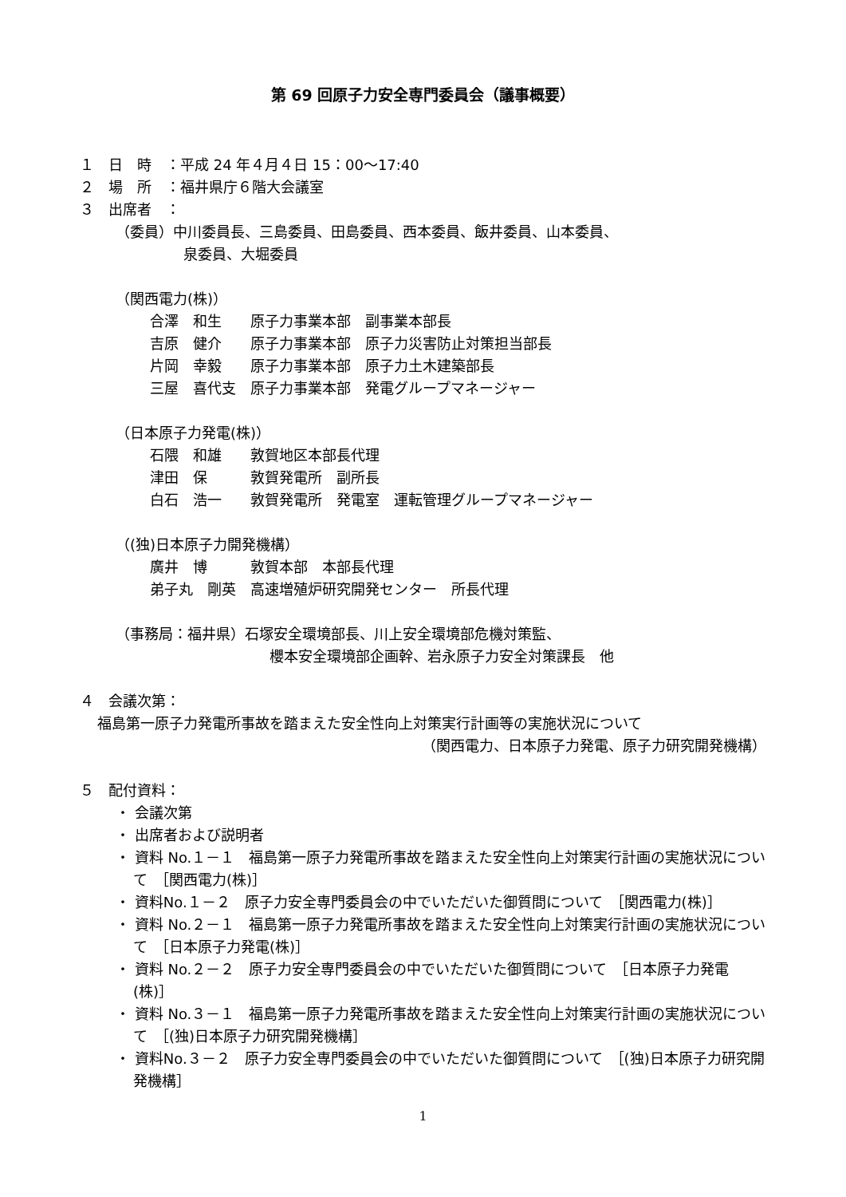第 69 回原子力安全専門委員会（議事概要）
１　日　時　：平成 24 年４月４日 15：00～17:40
２　場　所　：福井県庁６階大会議室
３　出席者　：
（委員）中川委員長、三島委員、田島委員、西本委員、飯井委員、山本委員、
泉委員、大堀委員
（関西電力(株)）
合澤　和生　　原子力事業本部　副事業本部長
吉原　健介　　原子力事業本部　原子力災害防止対策担当部長
片岡　幸毅　　原子力事業本部　原子力土木建築部長
三屋　喜代支　原子力事業本部　発電グループマネージャー
（日本原子力発電(株)）
石隈　和雄　　敦賀地区本部長代理
津田　保　　　敦賀発電所　副所長
白石　浩一　　敦賀発電所　発電室　運転管理グループマネージャー
（(独)日本原子力開発機構）
廣井　博　　　敦賀本部　本部長代理
弟子丸　剛英　高速増殖炉研究開発センター　所長代理
（事務局：福井県）石塚安全環境部長、川上安全環境部危機対策監、
櫻本安全環境部企画幹、岩永原子力安全対策課長　他
４　会議次第：
福島第一原子力発電所事故を踏まえた安全性向上対策実行計画等の実施状況について
（関西電力、日本原子力発電、原子力研究開発機構）
５　配付資料：
・ 会議次第
・ 出席者および説明者
・ 資料 No.１－１　福島第一原子力発電所事故を踏まえた安全性向上対策実行計画の実施状況について　［関西電力(株)］
・ 資料No.１－２　原子力安全専門委員会の中でいただいた御質問について　［関西電力(株)］
・ 資料 No.２－１　福島第一原子力発電所事故を踏まえた安全性向上対策実行計画の実施状況について　［日本原子力発電(株)］
・ 資料 No.２－２　原子力安全専門委員会の中でいただいた御質問について　［日本原子力発電(株)］
・ 資料 No.３－１　福島第一原子力発電所事故を踏まえた安全性向上対策実行計画の実施状況について　［(独)日本原子力研究開発機構］
・ 資料No.３－２　原子力安全専門委員会の中でいただいた御質問について　［(独)日本原子力研究開発機構］
1